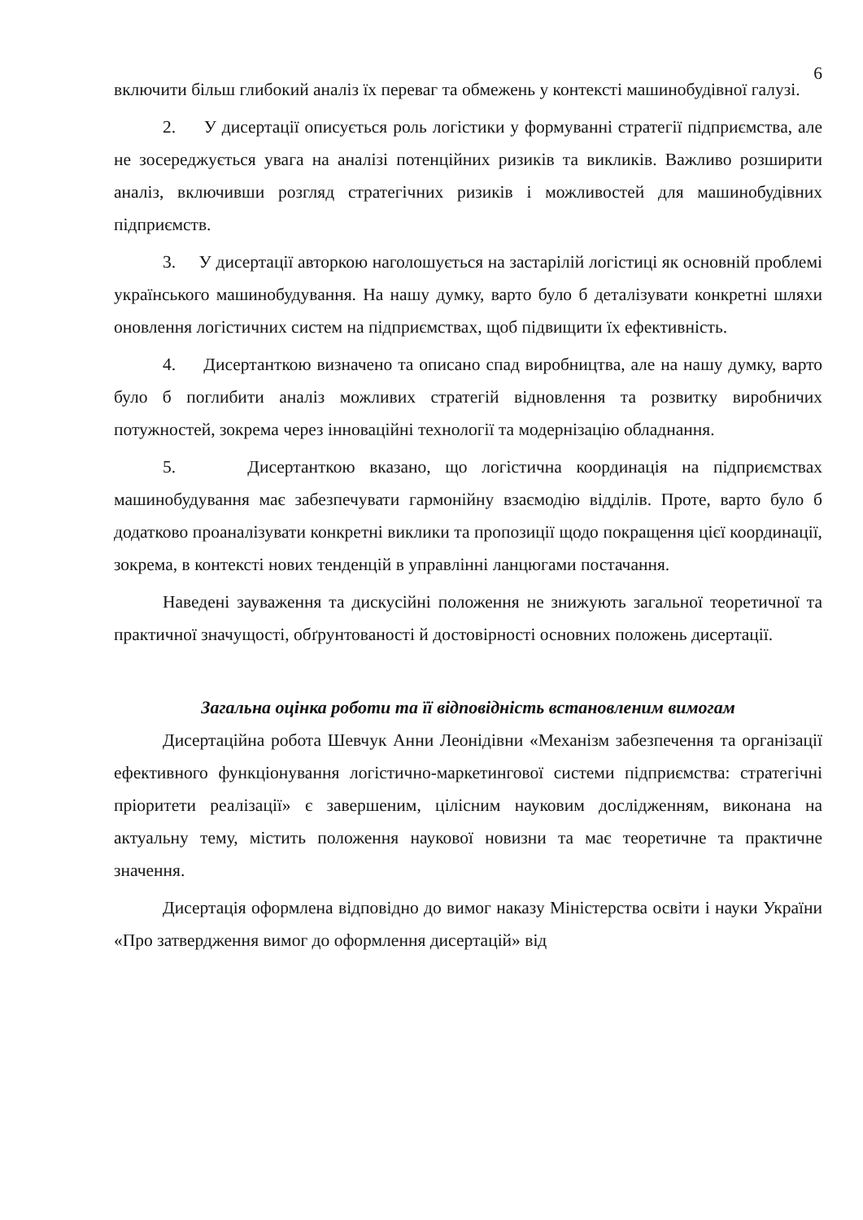6
включити більш глибокий аналіз їх переваг та обмежень у контексті машинобудівної галузі.
2. У дисертації описується роль логістики у формуванні стратегії підприємства, але не зосереджується увага на аналізі потенційних ризиків та викликів. Важливо розширити аналіз, включивши розгляд стратегічних ризиків і можливостей для машинобудівних підприємств.
3. У дисертації авторкою наголошується на застарілій логістиці як основній проблемі українського машинобудування. На нашу думку, варто було б деталізувати конкретні шляхи оновлення логістичних систем на підприємствах, щоб підвищити їх ефективність.
4. Дисертанткою визначено та описано спад виробництва, але на нашу думку, варто було б поглибити аналіз можливих стратегій відновлення та розвитку виробничих потужностей, зокрема через інноваційні технології та модернізацію обладнання.
5. Дисертанткою вказано, що логістична координація на підприємствах машинобудування має забезпечувати гармонійну взаємодію відділів. Проте, варто було б додатково проаналізувати конкретні виклики та пропозиції щодо покращення цієї координації, зокрема, в контексті нових тенденцій в управлінні ланцюгами постачання.
Наведені зауваження та дискусійні положення не знижують загальної теоретичної та практичної значущості, обґрунтованості й достовірності основних положень дисертації.
Загальна оцінка роботи та її відповідність встановленим вимогам
Дисертаційна робота Шевчук Анни Леонідівни «Механізм забезпечення та організації ефективного функціонування логістично-маркетингової системи підприємства: стратегічні пріоритети реалізації» є завершеним, цілісним науковим дослідженням, виконана на актуальну тему, містить положення наукової новизни та має теоретичне та практичне значення.
Дисертація оформлена відповідно до вимог наказу Міністерства освіти і науки України «Про затвердження вимог до оформлення дисертацій» від